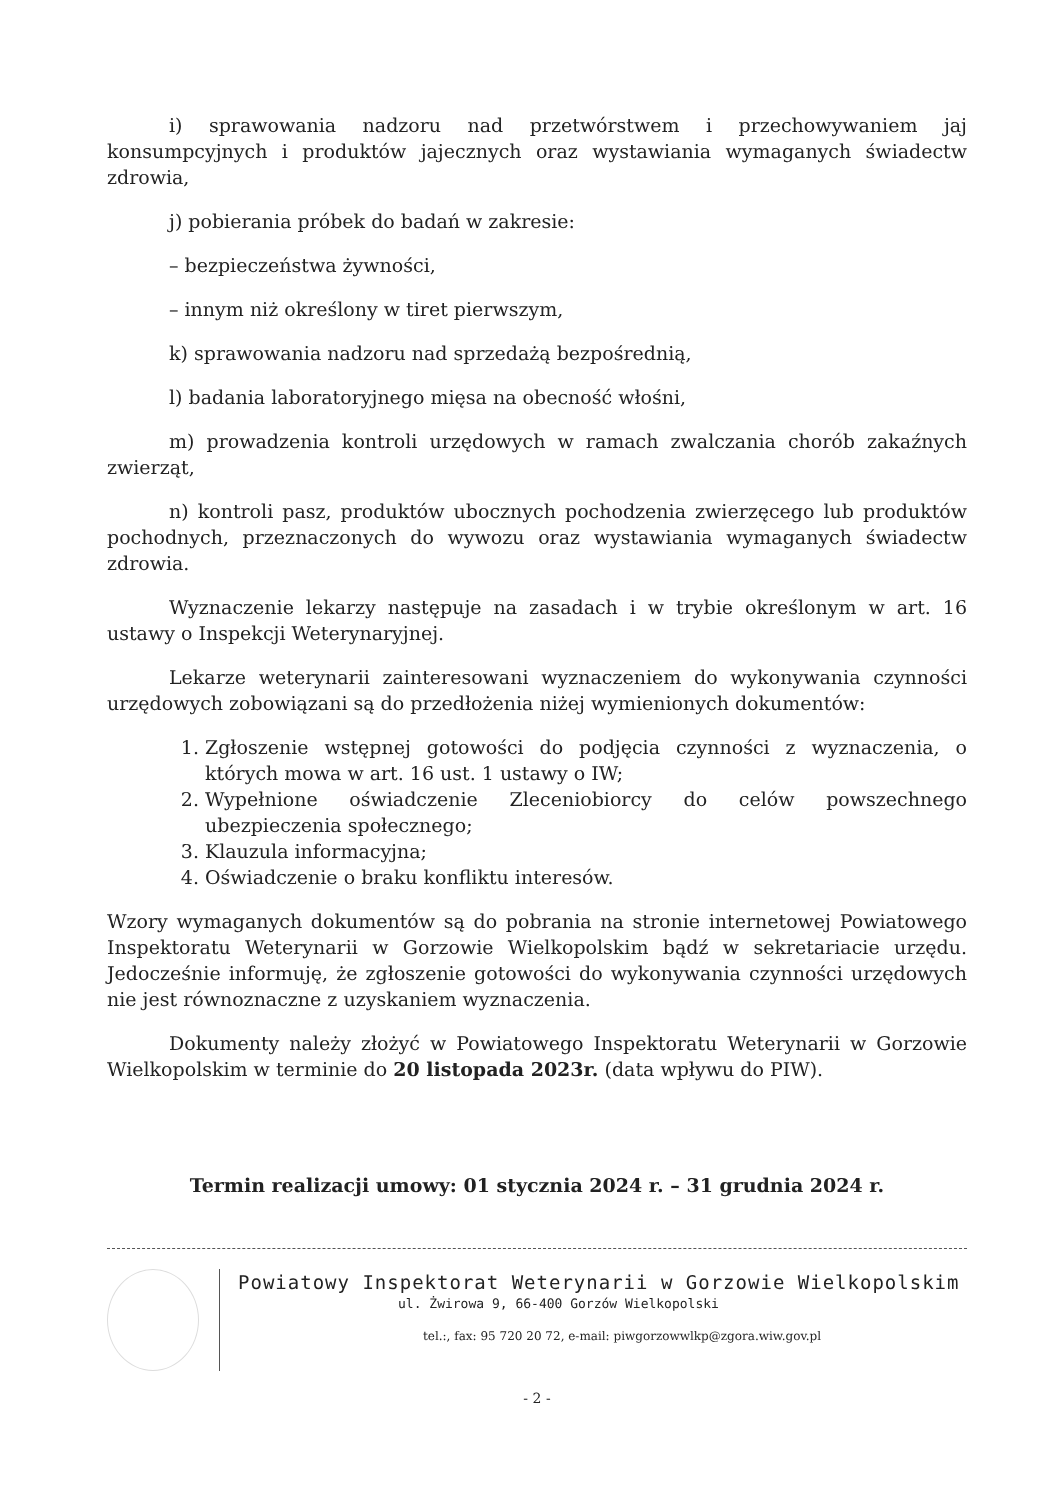i) sprawowania nadzoru nad przetwórstwem i przechowywaniem jaj konsumpcyjnych i produktów jajecznych oraz wystawiania wymaganych świadectw zdrowia,
j) pobierania próbek do badań w zakresie:
– bezpieczeństwa żywności,
– innym niż określony w tiret pierwszym,
k) sprawowania nadzoru nad sprzedażą bezpośrednią,
l) badania laboratoryjnego mięsa na obecność włośni,
m) prowadzenia kontroli urzędowych w ramach zwalczania chorób zakaźnych zwierząt,
n) kontroli pasz, produktów ubocznych pochodzenia zwierzęcego lub produktów pochodnych, przeznaczonych do wywozu oraz wystawiania wymaganych świadectw zdrowia.
Wyznaczenie lekarzy następuje na zasadach i w trybie określonym w art. 16 ustawy o Inspekcji Weterynaryjnej.
Lekarze weterynarii zainteresowani wyznaczeniem do wykonywania czynności urzędowych zobowiązani są do przedłożenia niżej wymienionych dokumentów:
1. Zgłoszenie wstępnej gotowości do podjęcia czynności z wyznaczenia, o których mowa w art. 16 ust. 1 ustawy o IW;
2. Wypełnione oświadczenie Zleceniobiorcy do celów powszechnego ubezpieczenia społecznego;
3. Klauzula informacyjna;
4. Oświadczenie o braku konfliktu interesów.
Wzory wymaganych dokumentów są do pobrania na stronie internetowej Powiatowego Inspektoratu Weterynarii w Gorzowie Wielkopolskim bądź w sekretariacie urzędu. Jedocześnie informuję, że zgłoszenie gotowości do wykonywania czynności urzędowych nie jest równoznaczne z uzyskaniem wyznaczenia.
Dokumenty należy złożyć w Powiatowego Inspektoratu Weterynarii w Gorzowie Wielkopolskim w terminie do 20 listopada 2023r. (data wpływu do PIW).
Termin realizacji umowy: 01 stycznia 2024 r. – 31 grudnia 2024 r.
Powiatowy Inspektorat Weterynarii w Gorzowie Wielkopolskim
ul. Żwirowa 9, 66-400 Gorzów Wielkopolski
tel.:, fax: 95 720 20 72, e-mail: piwgorzowwlkp@zgora.wiw.gov.pl
- 2 -